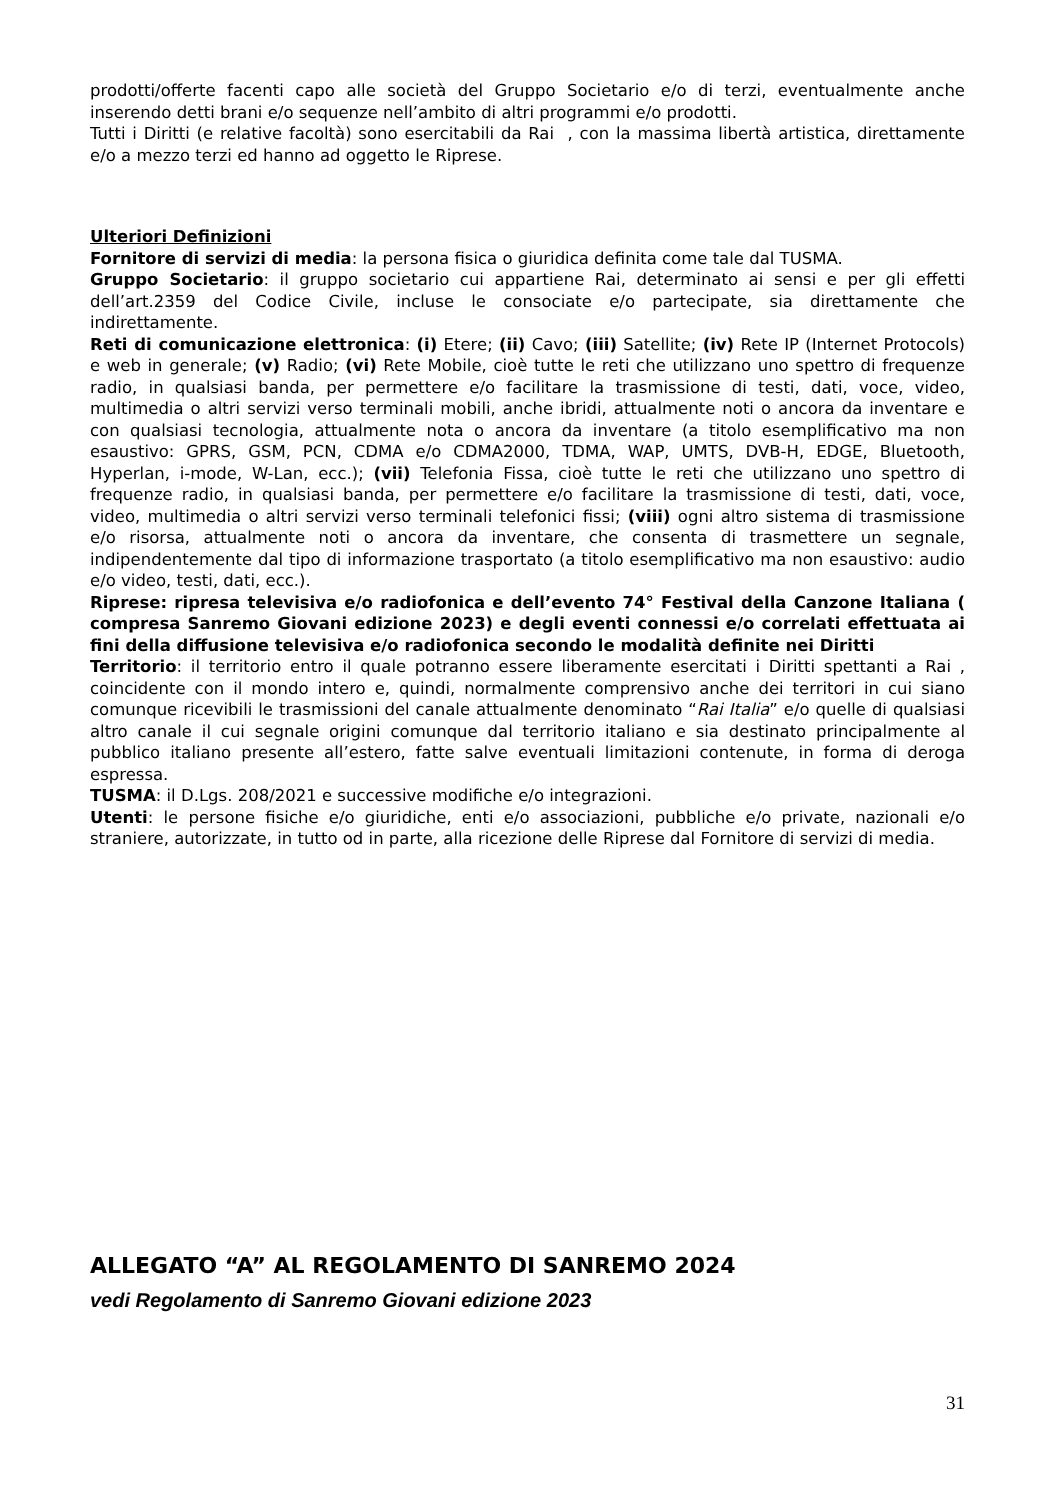prodotti/offerte facenti capo alle società del Gruppo Societario e/o di terzi, eventualmente anche inserendo detti brani e/o sequenze nell’ambito di altri programmi e/o prodotti.
Tutti i Diritti (e relative facoltà) sono esercitabili da Rai , con la massima libertà artistica, direttamente e/o a mezzo terzi ed hanno ad oggetto le Riprese.
Ulteriori Definizioni
Fornitore di servizi di media: la persona fisica o giuridica definita come tale dal TUSMA.
Gruppo Societario: il gruppo societario cui appartiene Rai, determinato ai sensi e per gli effetti dell’art.2359 del Codice Civile, incluse le consociate e/o partecipate, sia direttamente che indirettamente.
Reti di comunicazione elettronica: (i) Etere; (ii) Cavo; (iii) Satellite; (iv) Rete IP (Internet Protocols) e web in generale; (v) Radio; (vi) Rete Mobile, cioè tutte le reti che utilizzano uno spettro di frequenze radio, in qualsiasi banda, per permettere e/o facilitare la trasmissione di testi, dati, voce, video, multimedia o altri servizi verso terminali mobili, anche ibridi, attualmente noti o ancora da inventare e con qualsiasi tecnologia, attualmente nota o ancora da inventare (a titolo esemplificativo ma non esaustivo: GPRS, GSM, PCN, CDMA e/o CDMA2000, TDMA, WAP, UMTS, DVB-H, EDGE, Bluetooth, Hyperlan, i-mode, W-Lan, ecc.); (vii) Telefonia Fissa, cioè tutte le reti che utilizzano uno spettro di frequenze radio, in qualsiasi banda, per permettere e/o facilitare la trasmissione di testi, dati, voce, video, multimedia o altri servizi verso terminali telefonici fissi; (viii) ogni altro sistema di trasmissione e/o risorsa, attualmente noti o ancora da inventare, che consenta di trasmettere un segnale, indipendentemente dal tipo di informazione trasportato (a titolo esemplificativo ma non esaustivo: audio e/o video, testi, dati, ecc.).
Riprese: ripresa televisiva e/o radiofonica e dell’evento 74° Festival della Canzone Italiana ( compresa Sanremo Giovani edizione 2023) e degli eventi connessi e/o correlati effettuata ai fini della diffusione televisiva e/o radiofonica secondo le modalità definite nei Diritti
Territorio: il territorio entro il quale potranno essere liberamente esercitati i Diritti spettanti a Rai , coincidente con il mondo intero e, quindi, normalmente comprensivo anche dei territori in cui siano comunque ricevibili le trasmissioni del canale attualmente denominato “Rai Italia” e/o quelle di qualsiasi altro canale il cui segnale origini comunque dal territorio italiano e sia destinato principalmente al pubblico italiano presente all’estero, fatte salve eventuali limitazioni contenute, in forma di deroga espressa.
TUSMA: il D.Lgs. 208/2021 e successive modifiche e/o integrazioni.
Utenti: le persone fisiche e/o giuridiche, enti e/o associazioni, pubbliche e/o private, nazionali e/o straniere, autorizzate, in tutto od in parte, alla ricezione delle Riprese dal Fornitore di servizi di media.
ALLEGATO “A” AL REGOLAMENTO DI SANREMO 2024
vedi Regolamento di Sanremo Giovani edizione 2023
31